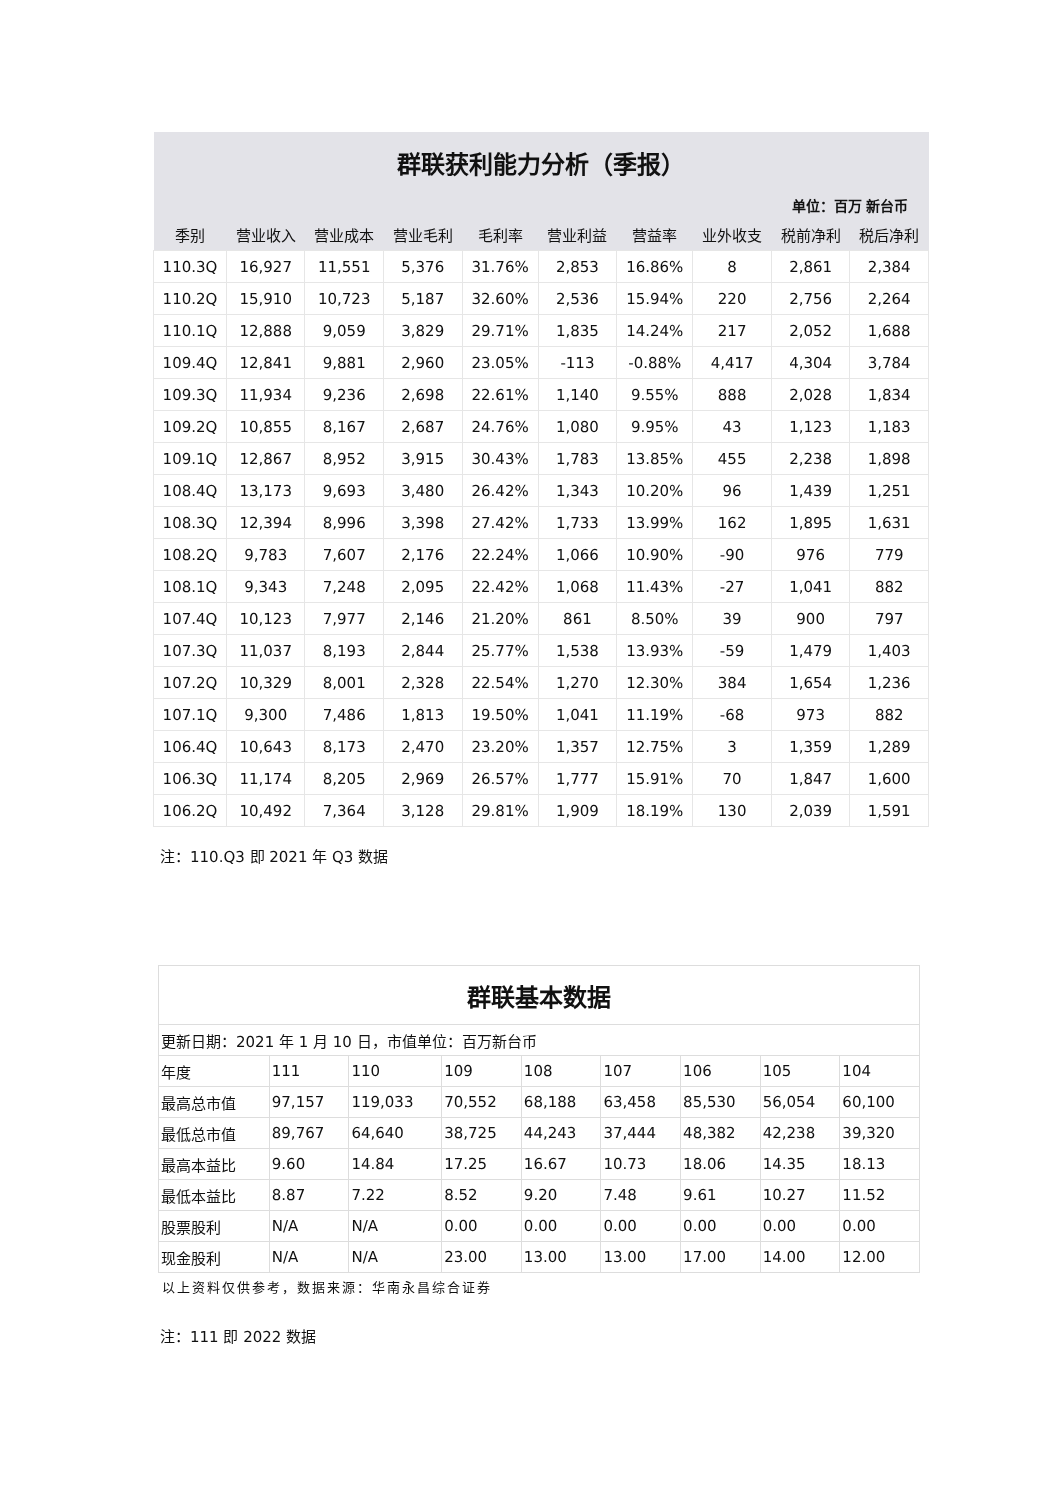| 群联获利能力分析（季报） | | | | | | | | | |
| 单位：百万 新台币 | | | | | | | | | |
| 季别 | 营业收入 | 营业成本 | 营业毛利 | 毛利率 | 营业利益 | 营益率 | 业外收支 | 税前净利 | 税后净利 |
| 110.3Q | 16,927 | 11,551 | 5,376 | 31.76% | 2,853 | 16.86% | 8 | 2,861 | 2,384 |
| 110.2Q | 15,910 | 10,723 | 5,187 | 32.60% | 2,536 | 15.94% | 220 | 2,756 | 2,264 |
| 110.1Q | 12,888 | 9,059 | 3,829 | 29.71% | 1,835 | 14.24% | 217 | 2,052 | 1,688 |
| 109.4Q | 12,841 | 9,881 | 2,960 | 23.05% | -113 | -0.88% | 4,417 | 4,304 | 3,784 |
| 109.3Q | 11,934 | 9,236 | 2,698 | 22.61% | 1,140 | 9.55% | 888 | 2,028 | 1,834 |
| 109.2Q | 10,855 | 8,167 | 2,687 | 24.76% | 1,080 | 9.95% | 43 | 1,123 | 1,183 |
| 109.1Q | 12,867 | 8,952 | 3,915 | 30.43% | 1,783 | 13.85% | 455 | 2,238 | 1,898 |
| 108.4Q | 13,173 | 9,693 | 3,480 | 26.42% | 1,343 | 10.20% | 96 | 1,439 | 1,251 |
| 108.3Q | 12,394 | 8,996 | 3,398 | 27.42% | 1,733 | 13.99% | 162 | 1,895 | 1,631 |
| 108.2Q | 9,783 | 7,607 | 2,176 | 22.24% | 1,066 | 10.90% | -90 | 976 | 779 |
| 108.1Q | 9,343 | 7,248 | 2,095 | 22.42% | 1,068 | 11.43% | -27 | 1,041 | 882 |
| 107.4Q | 10,123 | 7,977 | 2,146 | 21.20% | 861 | 8.50% | 39 | 900 | 797 |
| 107.3Q | 11,037 | 8,193 | 2,844 | 25.77% | 1,538 | 13.93% | -59 | 1,479 | 1,403 |
| 107.2Q | 10,329 | 8,001 | 2,328 | 22.54% | 1,270 | 12.30% | 384 | 1,654 | 1,236 |
| 107.1Q | 9,300 | 7,486 | 1,813 | 19.50% | 1,041 | 11.19% | -68 | 973 | 882 |
| 106.4Q | 10,643 | 8,173 | 2,470 | 23.20% | 1,357 | 12.75% | 3 | 1,359 | 1,289 |
| 106.3Q | 11,174 | 8,205 | 2,969 | 26.57% | 1,777 | 15.91% | 70 | 1,847 | 1,600 |
| 106.2Q | 10,492 | 7,364 | 3,128 | 29.81% | 1,909 | 18.19% | 130 | 2,039 | 1,591 |
注：110.Q3 即 2021 年 Q3 数据
| 群联基本数据 | | | | | | | | |
| 更新日期：2021 年 1 月 10 日，市值单位：百万新台币 | | | | | | | | |
| 年度 | 111 | 110 | 109 | 108 | 107 | 106 | 105 | 104 |
| 最高总市值 | 97,157 | 119,033 | 70,552 | 68,188 | 63,458 | 85,530 | 56,054 | 60,100 |
| 最低总市值 | 89,767 | 64,640 | 38,725 | 44,243 | 37,444 | 48,382 | 42,238 | 39,320 |
| 最高本益比 | 9.60 | 14.84 | 17.25 | 16.67 | 10.73 | 18.06 | 14.35 | 18.13 |
| 最低本益比 | 8.87 | 7.22 | 8.52 | 9.20 | 7.48 | 9.61 | 10.27 | 11.52 |
| 股票股利 | N/A | N/A | 0.00 | 0.00 | 0.00 | 0.00 | 0.00 | 0.00 |
| 现金股利 | N/A | N/A | 23.00 | 13.00 | 13.00 | 17.00 | 14.00 | 12.00 |
以上资料仅供参考，数据来源：华南永昌综合证券
注：111 即 2022 数据